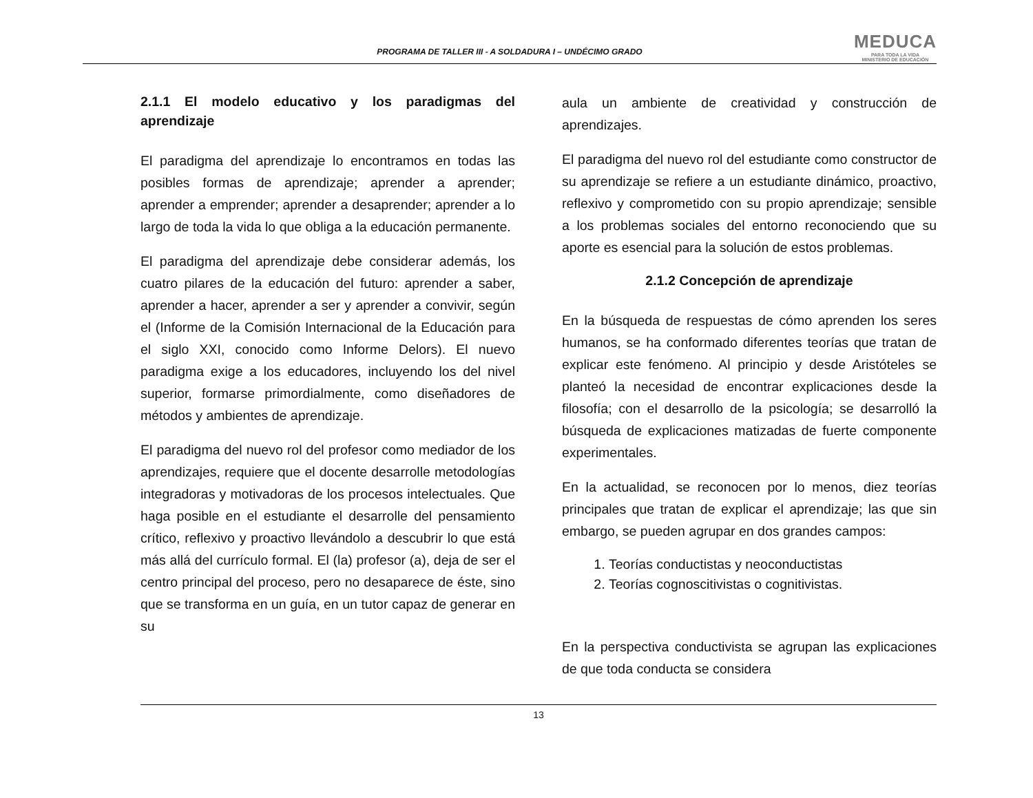PROGRAMA DE TALLER III - A SOLDADURA I – UNDÉCIMO GRADO
MEDUCA
PARA TODA LA VIDA
MINISTERIO DE EDUCACIÓN
2.1.1 El modelo educativo y los paradigmas del aprendizaje
El paradigma del aprendizaje lo encontramos en todas las posibles formas de aprendizaje; aprender a aprender; aprender a emprender; aprender a desaprender; aprender a lo largo de toda la vida lo que obliga a la educación permanente.
El paradigma del aprendizaje debe considerar además, los cuatro pilares de la educación del futuro: aprender a saber, aprender a hacer, aprender a ser y aprender a convivir, según el (Informe de la Comisión Internacional de la Educación para el siglo XXI, conocido como Informe Delors). El nuevo paradigma exige a los educadores, incluyendo los del nivel superior, formarse primordialmente, como diseñadores de métodos y ambientes de aprendizaje.
El paradigma del nuevo rol del profesor como mediador de los aprendizajes, requiere que el docente desarrolle metodologías integradoras y motivadoras de los procesos intelectuales. Que haga posible en el estudiante el desarrolle del pensamiento crítico, reflexivo y proactivo llevándolo a descubrir lo que está más allá del currículo formal. El (la) profesor (a), deja de ser el centro principal del proceso, pero no desaparece de éste, sino que se transforma en un guía, en un tutor capaz de generar en su
aula un ambiente de creatividad y construcción de aprendizajes.
El paradigma del nuevo rol del estudiante como constructor de su aprendizaje se refiere a un estudiante dinámico, proactivo, reflexivo y comprometido con su propio aprendizaje; sensible a los problemas sociales del entorno reconociendo que su aporte es esencial para la solución de estos problemas.
2.1.2 Concepción de aprendizaje
En la búsqueda de respuestas de cómo aprenden los seres humanos, se ha conformado diferentes teorías que tratan de explicar este fenómeno. Al principio y desde Aristóteles se planteó la necesidad de encontrar explicaciones desde la filosofía; con el desarrollo de la psicología; se desarrolló la búsqueda de explicaciones matizadas de fuerte componente experimentales.
En la actualidad, se reconocen por lo menos, diez teorías principales que tratan de explicar el aprendizaje; las que sin embargo, se pueden agrupar en dos grandes campos:
1. Teorías conductistas y neoconductistas
2. Teorías cognoscitivistas o cognitivistas.
En la perspectiva conductivista se agrupan las explicaciones de que toda conducta se considera
13